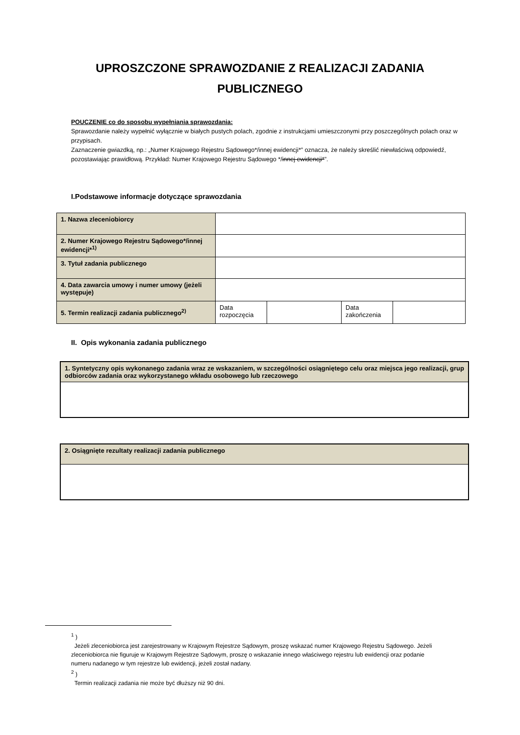UPROSZCZONE SPRAWOZDANIE Z REALIZACJI ZADANIA
PUBLICZNEGO
POUCZENIE co do sposobu wypełniania sprawozdania:
Sprawozdanie należy wypełnić wyłącznie w białych pustych polach, zgodnie z instrukcjami umieszczonymi przy poszczególnych polach oraz w przypisach.
Zaznaczenie gwiazdką, np.: „Numer Krajowego Rejestru Sądowego*/innej ewidencji*” oznacza, że należy skreślić niewłaściwą odpowiedź, pozostawiając prawidłową. Przykład: Numer Krajowego Rejestru Sądowego */innej ewidencji*”.
I.Podstawowe informacje dotyczące sprawozdania
| 1. Nazwa zleceniobiorcy | | | | |
| 2. Numer Krajowego Rejestru Sądowego*/innej ewidencji*<sup>1)</sup> | | | | |
| 3. Tytuł zadania publicznego | | | | |
| 4. Data zawarcia umowy i numer umowy (jeżeli występuje) | | | | |
| 5. Termin realizacji zadania publicznego<sup>2)</sup> | Data rozpoczęcia | | Data zakończenia | |
II. Opis wykonania zadania publicznego
| 1. Syntetyczny opis wykonanego zadania wraz ze wskazaniem, w szczególności osiągniętego celu oraz miejsca jego realizacji, grup odbiorców zadania oraz wykorzystanego wkładu osobowego lub rzeczowego |
| 2. Osiągnięte rezultaty realizacji zadania publicznego |
<sup>1</sup> )
Jeżeli zleceniobiorca jest zarejestrowany w Krajowym Rejestrze Sądowym, proszę wskazać numer Krajowego Rejestru Sądowego. Jeżeli zleceniobiorca nie figuruje w Krajowym Rejestrze Sądowym, proszę o wskazanie innego właściwego rejestru lub ewidencji oraz podanie numeru nadanego w tym rejestrze lub ewidencji, jeżeli został nadany.
<sup>2</sup> )
Termin realizacji zadania nie może być dłuższy niż 90 dni.